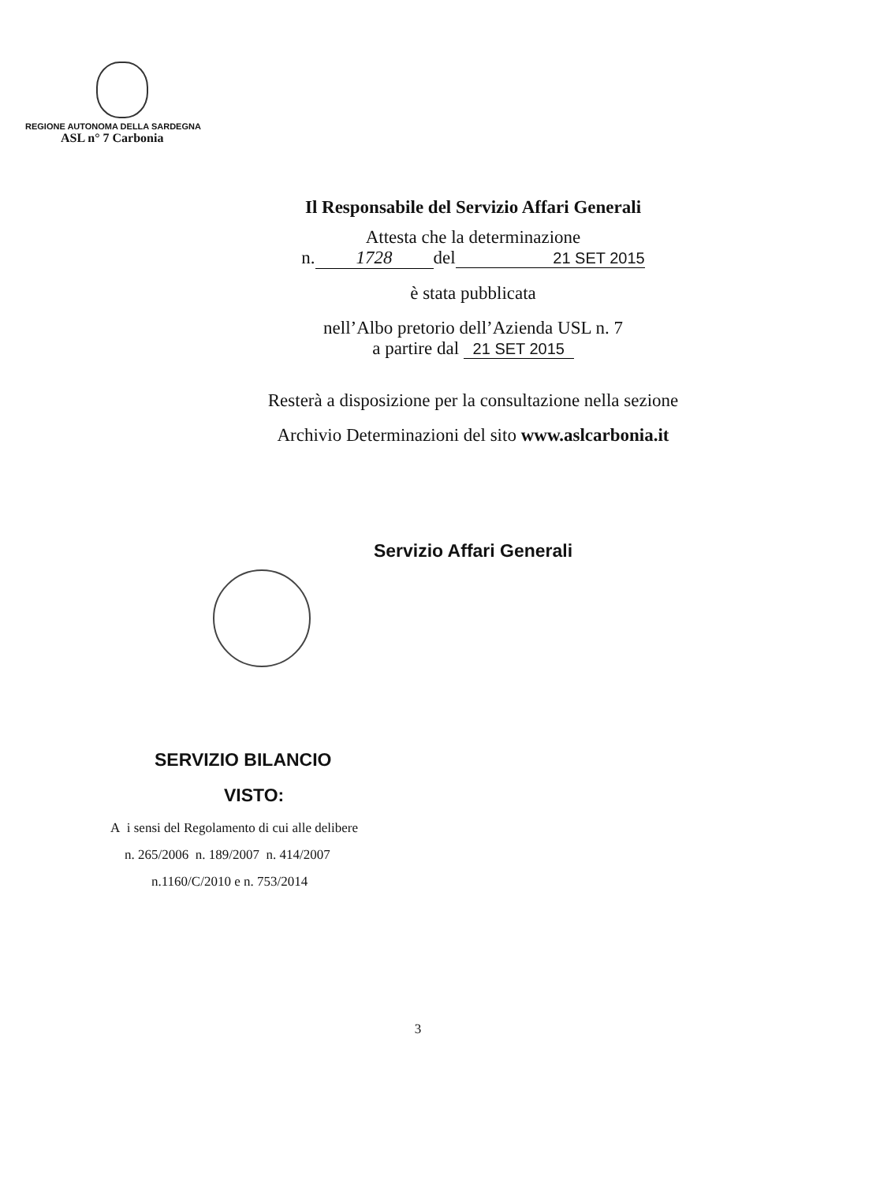REGIONE AUTONOMA DELLA SARDEGNA
ASL n° 7 Carbonia
Il Responsabile del Servizio Affari Generali
Attesta che la determinazione
n. 1728 del 21 SET 2015
è stata pubblicata
nell’Albo pretorio dell’Azienda USL n. 7
a partire dal 21 SET 2015
Resterà a disposizione per la consultazione nella sezione
Archivio Determinazioni del sito www.aslcarbonia.it
Servizio Affari Generali
SERVIZIO BILANCIO
VISTO:
A i sensi del Regolamento di cui alle delibere
n. 265/2006 n. 189/2007 n. 414/2007
n.1160/C/2010 e n. 753/2014
3